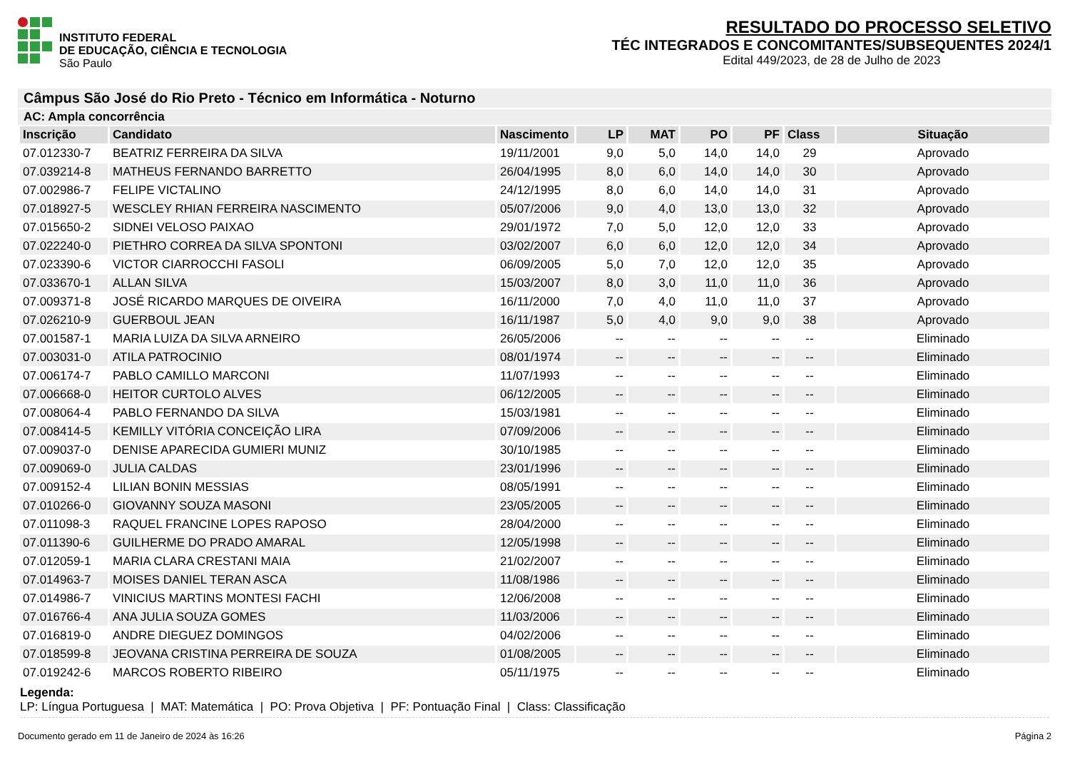INSTITUTO FEDERAL
DE EDUCAÇÃO, CIÊNCIA E TECNOLOGIA
São Paulo
RESULTADO DO PROCESSO SELETIVO
TÉC INTEGRADOS E CONCOMITANTES/SUBSEQUENTES 2024/1
Edital 449/2023, de 28 de Julho de 2023
Câmpus São José do Rio Preto - Técnico em Informática - Noturno
AC: Ampla concorrência
| Inscrição | Candidato | Nascimento | LP | MAT | PO | PF | Class | Situação |
| --- | --- | --- | --- | --- | --- | --- | --- | --- |
| 07.012330-7 | BEATRIZ FERREIRA DA SILVA | 19/11/2001 | 9,0 | 5,0 | 14,0 | 14,0 | 29 | Aprovado |
| 07.039214-8 | MATHEUS FERNANDO BARRETTO | 26/04/1995 | 8,0 | 6,0 | 14,0 | 14,0 | 30 | Aprovado |
| 07.002986-7 | FELIPE VICTALINO | 24/12/1995 | 8,0 | 6,0 | 14,0 | 14,0 | 31 | Aprovado |
| 07.018927-5 | WESCLEY RHIAN FERREIRA NASCIMENTO | 05/07/2006 | 9,0 | 4,0 | 13,0 | 13,0 | 32 | Aprovado |
| 07.015650-2 | SIDNEI VELOSO PAIXAO | 29/01/1972 | 7,0 | 5,0 | 12,0 | 12,0 | 33 | Aprovado |
| 07.022240-0 | PIETHRO CORREA DA SILVA SPONTONI | 03/02/2007 | 6,0 | 6,0 | 12,0 | 12,0 | 34 | Aprovado |
| 07.023390-6 | VICTOR CIARROCCHI FASOLI | 06/09/2005 | 5,0 | 7,0 | 12,0 | 12,0 | 35 | Aprovado |
| 07.033670-1 | ALLAN SILVA | 15/03/2007 | 8,0 | 3,0 | 11,0 | 11,0 | 36 | Aprovado |
| 07.009371-8 | JOSÉ RICARDO MARQUES DE OIVEIRA | 16/11/2000 | 7,0 | 4,0 | 11,0 | 11,0 | 37 | Aprovado |
| 07.026210-9 | GUERBOUL JEAN | 16/11/1987 | 5,0 | 4,0 | 9,0 | 9,0 | 38 | Aprovado |
| 07.001587-1 | MARIA LUIZA DA SILVA ARNEIRO | 26/05/2006 | -- | -- | -- | -- | -- | Eliminado |
| 07.003031-0 | ATILA PATROCINIO | 08/01/1974 | -- | -- | -- | -- | -- | Eliminado |
| 07.006174-7 | PABLO CAMILLO MARCONI | 11/07/1993 | -- | -- | -- | -- | -- | Eliminado |
| 07.006668-0 | HEITOR CURTOLO ALVES | 06/12/2005 | -- | -- | -- | -- | -- | Eliminado |
| 07.008064-4 | PABLO FERNANDO DA SILVA | 15/03/1981 | -- | -- | -- | -- | -- | Eliminado |
| 07.008414-5 | KEMILLY VITÓRIA CONCEIÇÃO LIRA | 07/09/2006 | -- | -- | -- | -- | -- | Eliminado |
| 07.009037-0 | DENISE APARECIDA GUMIERI MUNIZ | 30/10/1985 | -- | -- | -- | -- | -- | Eliminado |
| 07.009069-0 | JULIA CALDAS | 23/01/1996 | -- | -- | -- | -- | -- | Eliminado |
| 07.009152-4 | LILIAN BONIN MESSIAS | 08/05/1991 | -- | -- | -- | -- | -- | Eliminado |
| 07.010266-0 | GIOVANNY SOUZA MASONI | 23/05/2005 | -- | -- | -- | -- | -- | Eliminado |
| 07.011098-3 | RAQUEL FRANCINE LOPES RAPOSO | 28/04/2000 | -- | -- | -- | -- | -- | Eliminado |
| 07.011390-6 | GUILHERME DO PRADO AMARAL | 12/05/1998 | -- | -- | -- | -- | -- | Eliminado |
| 07.012059-1 | MARIA CLARA CRESTANI MAIA | 21/02/2007 | -- | -- | -- | -- | -- | Eliminado |
| 07.014963-7 | MOISES DANIEL TERAN ASCA | 11/08/1986 | -- | -- | -- | -- | -- | Eliminado |
| 07.014986-7 | VINICIUS MARTINS MONTESI FACHI | 12/06/2008 | -- | -- | -- | -- | -- | Eliminado |
| 07.016766-4 | ANA JULIA SOUZA GOMES | 11/03/2006 | -- | -- | -- | -- | -- | Eliminado |
| 07.016819-0 | ANDRE DIEGUEZ DOMINGOS | 04/02/2006 | -- | -- | -- | -- | -- | Eliminado |
| 07.018599-8 | JEOVANA CRISTINA PERREIRA DE SOUZA | 01/08/2005 | -- | -- | -- | -- | -- | Eliminado |
| 07.019242-6 | MARCOS ROBERTO RIBEIRO | 05/11/1975 | -- | -- | -- | -- | -- | Eliminado |
Legenda:
LP: Língua Portuguesa | MAT: Matemática | PO: Prova Objetiva | PF: Pontuação Final | Class: Classificação
Documento gerado em 11 de Janeiro de 2024 às 16:26 Página 2